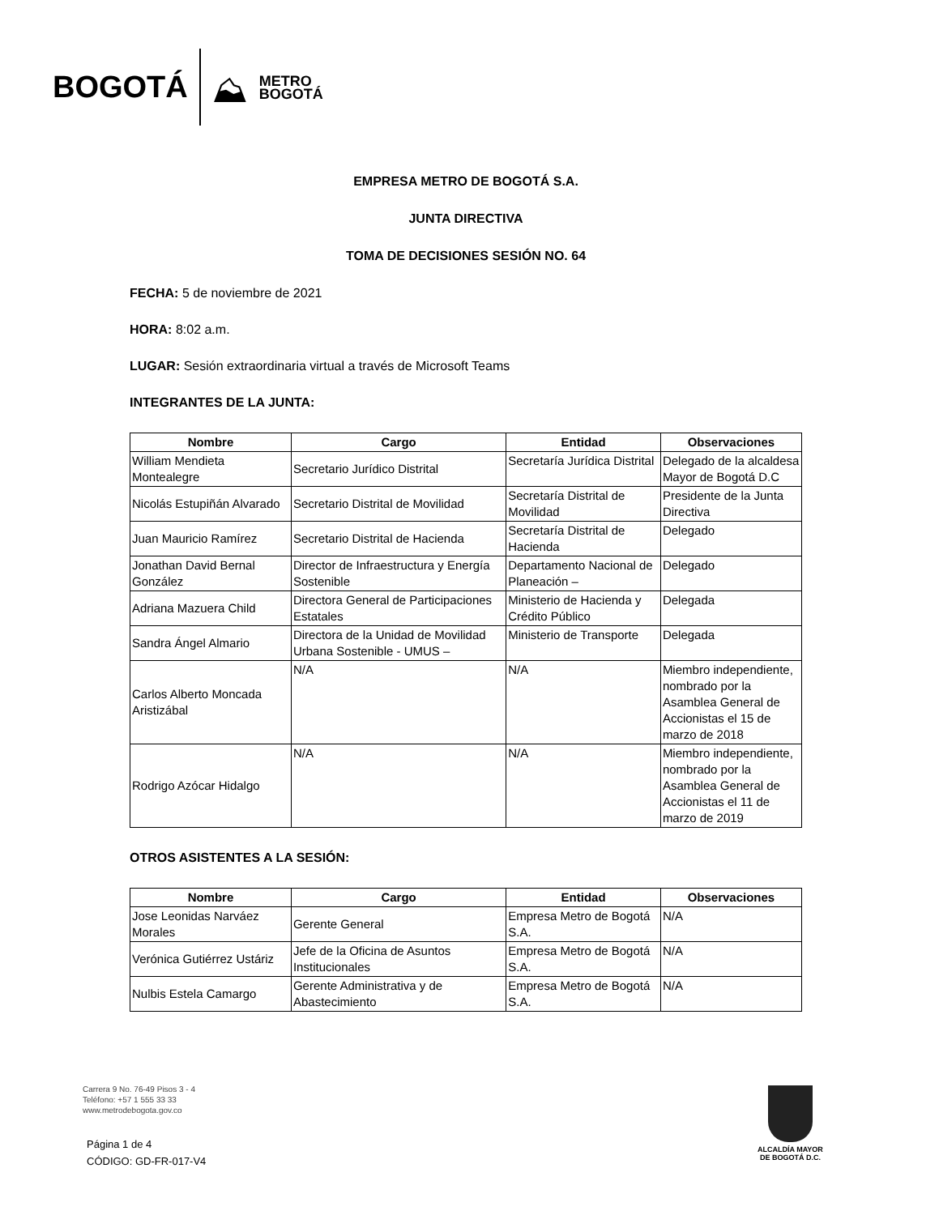BOGOTÁ ⛰ METRO
BOGOTÁ
EMPRESA METRO DE BOGOTÁ S.A.
JUNTA DIRECTIVA
TOMA DE DECISIONES SESIÓN NO. 64
FECHA: 5 de noviembre de 2021
HORA: 8:02 a.m.
LUGAR: Sesión extraordinaria virtual a través de Microsoft Teams
INTEGRANTES DE LA JUNTA:
| Nombre | Cargo | Entidad | Observaciones |
| --- | --- | --- | --- |
| William Mendieta Montealegre | Secretario Jurídico Distrital | Secretaría Jurídica Distrital | Delegado de la alcaldesa Mayor de Bogotá D.C |
| Nicolás Estupiñán Alvarado | Secretario Distrital de Movilidad | Secretaría Distrital de Movilidad | Presidente de la Junta Directiva |
| Juan Mauricio Ramírez | Secretario Distrital de Hacienda | Secretaría Distrital de Hacienda | Delegado |
| Jonathan David Bernal González | Director de Infraestructura y Energía Sostenible | Departamento Nacional de Planeación – | Delegado |
| Adriana Mazuera Child | Directora General de Participaciones Estatales | Ministerio de Hacienda y Crédito Público | Delegada |
| Sandra Ángel Almario | Directora de la Unidad de Movilidad Urbana Sostenible - UMUS – | Ministerio de Transporte | Delegada |
| Carlos Alberto Moncada Aristizábal | N/A | N/A | Miembro independiente, nombrado por la Asamblea General de Accionistas el 15 de marzo de 2018 |
| Rodrigo Azócar Hidalgo | N/A | N/A | Miembro independiente, nombrado por la Asamblea General de Accionistas el 11 de marzo de 2019 |
OTROS ASISTENTES A LA SESIÓN:
| Nombre | Cargo | Entidad | Observaciones |
| --- | --- | --- | --- |
| Jose Leonidas Narváez Morales | Gerente General | Empresa Metro de Bogotá S.A. | N/A |
| Verónica Gutiérrez Ustáriz | Jefe de la Oficina de Asuntos Institucionales | Empresa Metro de Bogotá S.A. | N/A |
| Nulbis Estela Camargo | Gerente Administrativa y de Abastecimiento | Empresa Metro de Bogotá S.A. | N/A |
Carrera 9 No. 76-49 Pisos 3 - 4
Teléfono: +57 1 555 33 33
www.metrodebogota.gov.co
Página 1 de 4
CÓDIGO: GD-FR-017-V4
ALCALDÍA MAYOR
DE BOGOTÁ D.C.